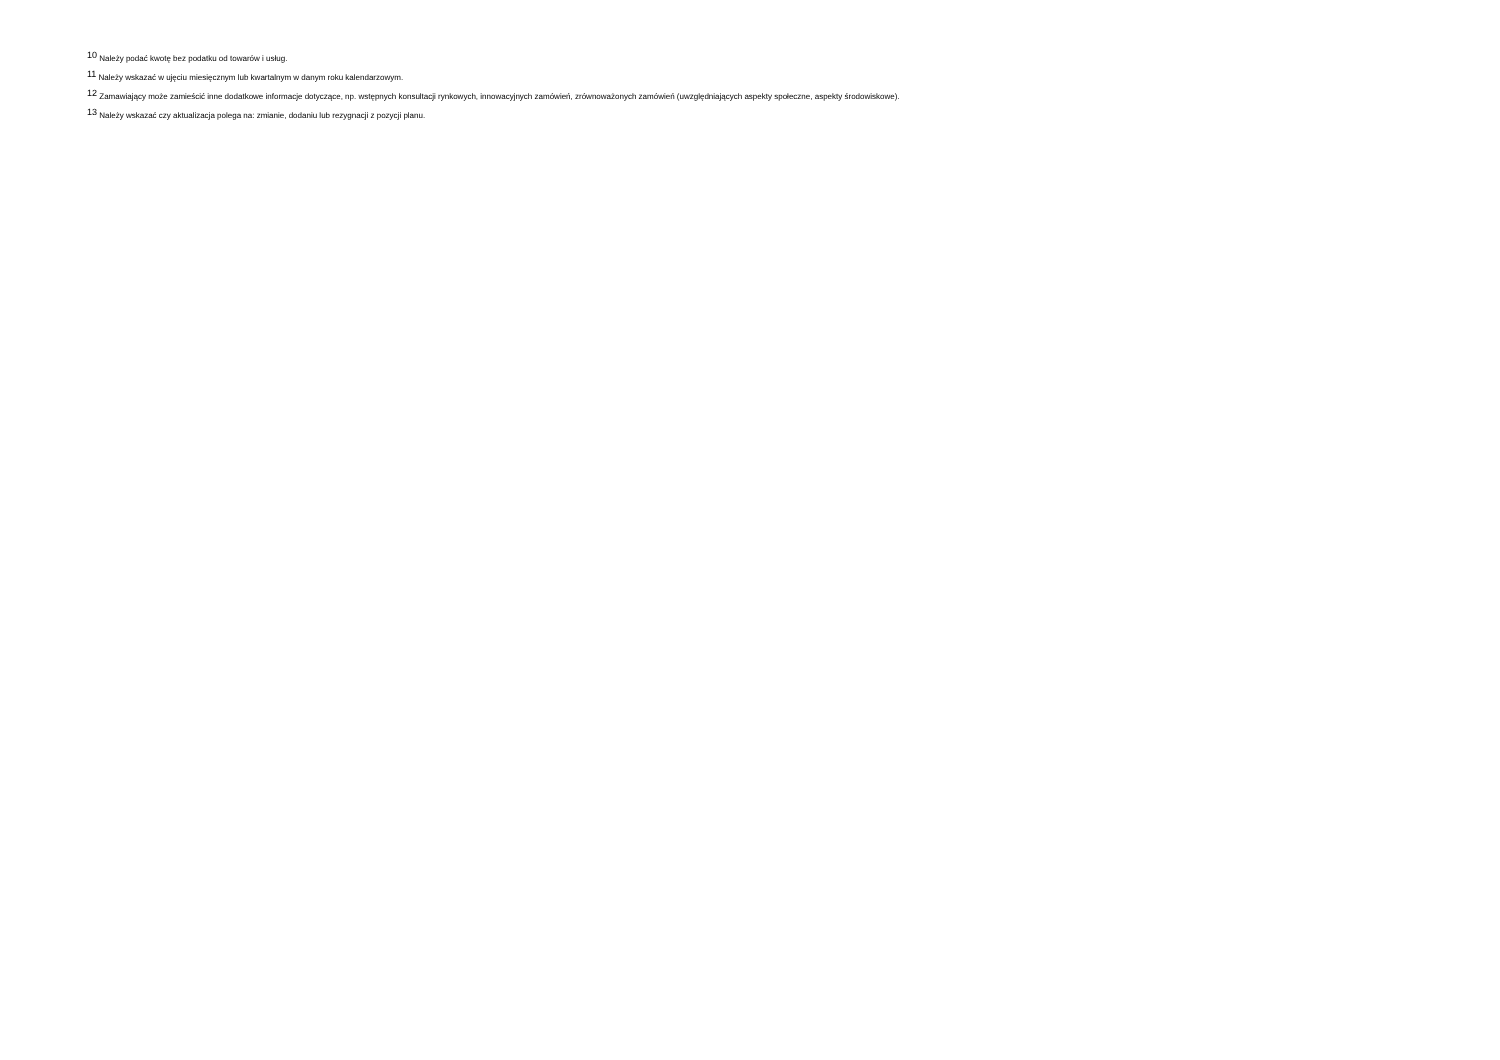<sup>10</sup> Należy podać kwotę bez podatku od towarów i usług.
<sup>11</sup> Należy wskazać w ujęciu miesięcznym lub kwartalnym w danym roku kalendarzowym.
<sup>12</sup> Zamawiający może zamieścić inne dodatkowe informacje dotyczące, np. wstępnych konsultacji rynkowych, innowacyjnych zamówień, zrównoważonych zamówień (uwzględniających aspekty społeczne, aspekty środowiskowe).
<sup>13</sup> Należy wskazać czy aktualizacja polega na: zmianie, dodaniu lub rezygnacji z pozycji planu.